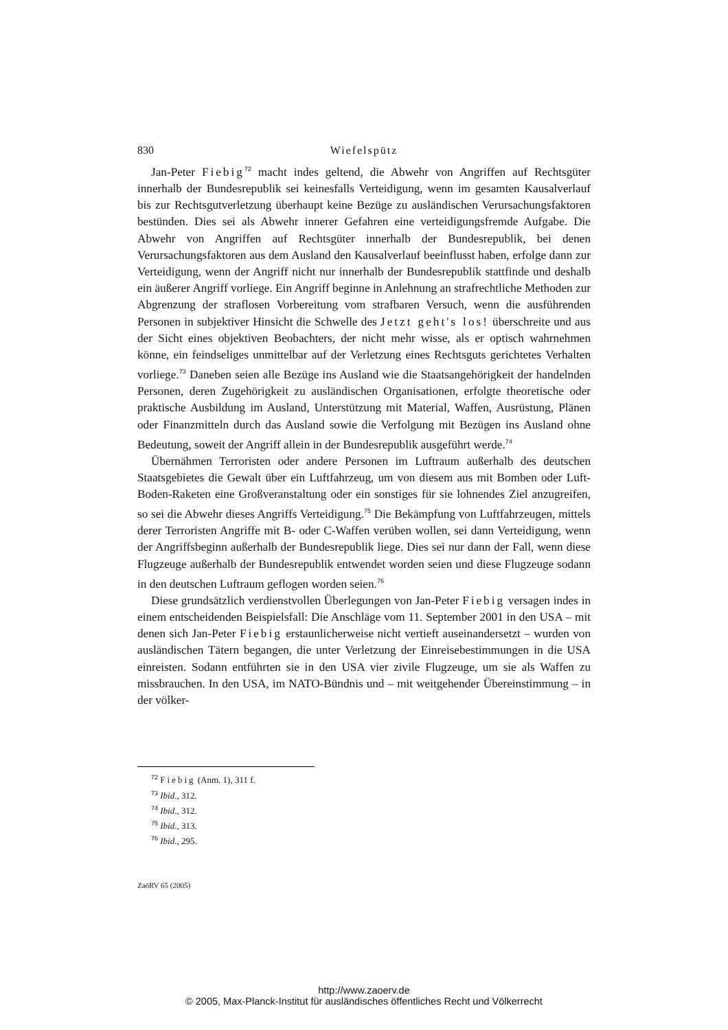830 Wiefelspütz
Jan-Peter Fiebig<sup>72</sup> macht indes geltend, die Abwehr von Angriffen auf Rechtsgüter innerhalb der Bundesrepublik sei keinesfalls Verteidigung, wenn im gesamten Kausalverlauf bis zur Rechtsgutverletzung überhaupt keine Bezüge zu ausländischen Verursachungsfaktoren bestünden. Dies sei als Abwehr innerer Gefahren eine verteidigungsfremde Aufgabe. Die Abwehr von Angriffen auf Rechtsgüter innerhalb der Bundesrepublik, bei denen Verursachungsfaktoren aus dem Ausland den Kausalverlauf beeinflusst haben, erfolge dann zur Verteidigung, wenn der Angriff nicht nur innerhalb der Bundesrepublik stattfinde und deshalb ein äußerer Angriff vorliege. Ein Angriff beginne in Anlehnung an strafrechtliche Methoden zur Abgrenzung der straflosen Vorbereitung vom strafbaren Versuch, wenn die ausführenden Personen in subjektiver Hinsicht die Schwelle des Jetzt geht's los! überschreite und aus der Sicht eines objektiven Beobachters, der nicht mehr wisse, als er optisch wahrnehmen könne, ein feindseliges unmittelbar auf der Verletzung eines Rechtsguts gerichtetes Verhalten vorliege.<sup>73</sup> Daneben seien alle Bezüge ins Ausland wie die Staatsangehörigkeit der handelnden Personen, deren Zugehörigkeit zu ausländischen Organisationen, erfolgte theoretische oder praktische Ausbildung im Ausland, Unterstützung mit Material, Waffen, Ausrüstung, Plänen oder Finanzmitteln durch das Ausland sowie die Verfolgung mit Bezügen ins Ausland ohne Bedeutung, soweit der Angriff allein in der Bundesrepublik ausgeführt werde.<sup>74</sup>
Übernähmen Terroristen oder andere Personen im Luftraum außerhalb des deutschen Staatsgebietes die Gewalt über ein Luftfahrzeug, um von diesem aus mit Bomben oder Luft-Boden-Raketen eine Großveranstaltung oder ein sonstiges für sie lohnendes Ziel anzugreifen, so sei die Abwehr dieses Angriffs Verteidigung.<sup>75</sup> Die Bekämpfung von Luftfahrzeugen, mittels derer Terroristen Angriffe mit B- oder C-Waffen verüben wollen, sei dann Verteidigung, wenn der Angriffsbeginn außerhalb der Bundesrepublik liege. Dies sei nur dann der Fall, wenn diese Flugzeuge außerhalb der Bundesrepublik entwendet worden seien und diese Flugzeuge sodann in den deutschen Luftraum geflogen worden seien.<sup>76</sup>
Diese grundsätzlich verdienstvollen Überlegungen von Jan-Peter Fiebig versagen indes in einem entscheidenden Beispielsfall: Die Anschläge vom 11. September 2001 in den USA – mit denen sich Jan-Peter Fiebig erstaunlicherweise nicht vertieft auseinandersetzt – wurden von ausländischen Tätern begangen, die unter Verletzung der Einreisebestimmungen in die USA einreisten. Sodann entführten sie in den USA vier zivile Flugzeuge, um sie als Waffen zu missbrauchen. In den USA, im NATO-Bündnis und – mit weitgehender Übereinstimmung – in der völker-
<sup>72</sup> Fiebig (Anm. 1), 311 f.
<sup>73</sup> Ibid., 312.
<sup>74</sup> Ibid., 312.
<sup>75</sup> Ibid., 313.
<sup>76</sup> Ibid., 295.
ZaöRV 65 (2005)
http://www.zaoerv.de
© 2005, Max-Planck-Institut für ausländisches öffentliches Recht und Völkerrecht